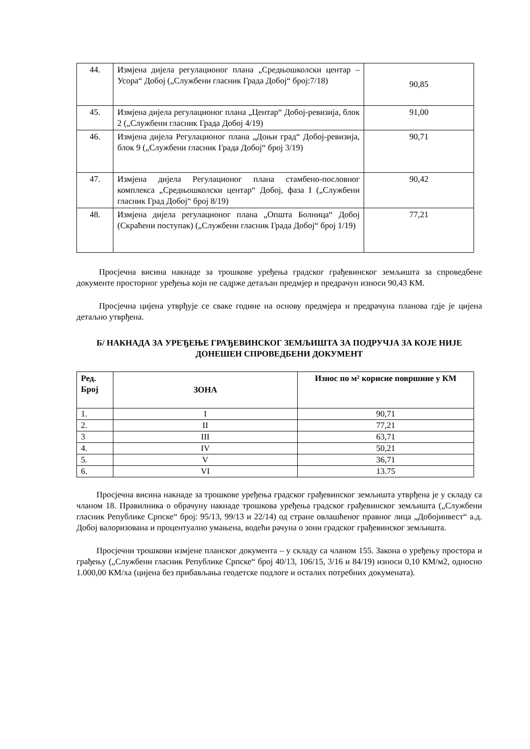| 44. | Измјена дијела регулационог плана „Средњошколски центар – Усора“ Добој („Службени гласник Града Добој“ број:7/18) | 90,85 |
| 45. | Измјена дијела регулационог плана „Центар“ Добој-ревизија, блок 2 („Службени гласник Града Добој 4/19) | 91,00 |
| 46. | Измјена дијела Регулационог плана „Доњи град“ Добој-ревизија, блок 9 („Службени гласник Града Добој“ број 3/19) | 90,71 |
| 47. | Измјена дијела Регулационог плана стамбено-пословног комплекса „Средњошколски центар“ Добој, фаза I („Службени гласник Град Добој“ број 8/19) | 90,42 |
| 48. | Измјена дијела регулационог плана „Општа Болница“ Добој (Скраћени поступак) („Службени гласник Града Добој“ број 1/19) | 77,21 |
Просјечна висина накнаде за трошкове уређења градског грађевинског земљишта за спроведбене документе просторног уређења који не садрже детаљан предмјер и предрачун износи 90,43 КМ.
Просјечна цијена утврђује се сваке године на основу предмјера и предрачуна планова гдје је цијена детаљно утврђена.
Б/ НАКНАДА ЗА УРЕЂЕЊЕ ГРАЂЕВИНСКОГ ЗЕМЉИШТА ЗА ПОДРУЧЈА ЗА КОЈЕ НИЈЕ ДОНЕШЕН СПРОВЕДБЕНИ ДОКУМЕНТ
| Ред. Број | ЗОНА | Износ по м² корисне површине у КМ |
| --- | --- | --- |
| 1. | I | 90,71 |
| 2. | II | 77,21 |
| 3 | III | 63,71 |
| 4. | IV | 50,21 |
| 5. | V | 36,71 |
| 6. | VI | 13.75 |
Просјечна висина накнаде за трошкове уређења градског грађевинског земљишта утврђена је у складу са чланом 18. Правилника о обрачуну накнаде трошкова уређења градског грађевинског земљишта („Службени гласник Републике Српске“ број: 95/13, 99/13 и 22/14) од стране овлашћеног правног лица „Добојинвест“ а.д. Добој валоризована и процентуално умањена, водећи рачуна о зони градског грађевинског земљишта.
Просјечни трошкови измјене планског документа – у складу са чланом 155. Закона о уређењу простора и грађењу („Службени гласник Републике Српске“ број 40/13, 106/15, 3/16 и 84/19) износи 0,10 КМ/м2, односно 1.000,00 КМ/ха (цијена без прибављања геодетске подлоге и осталих потребних докумената).